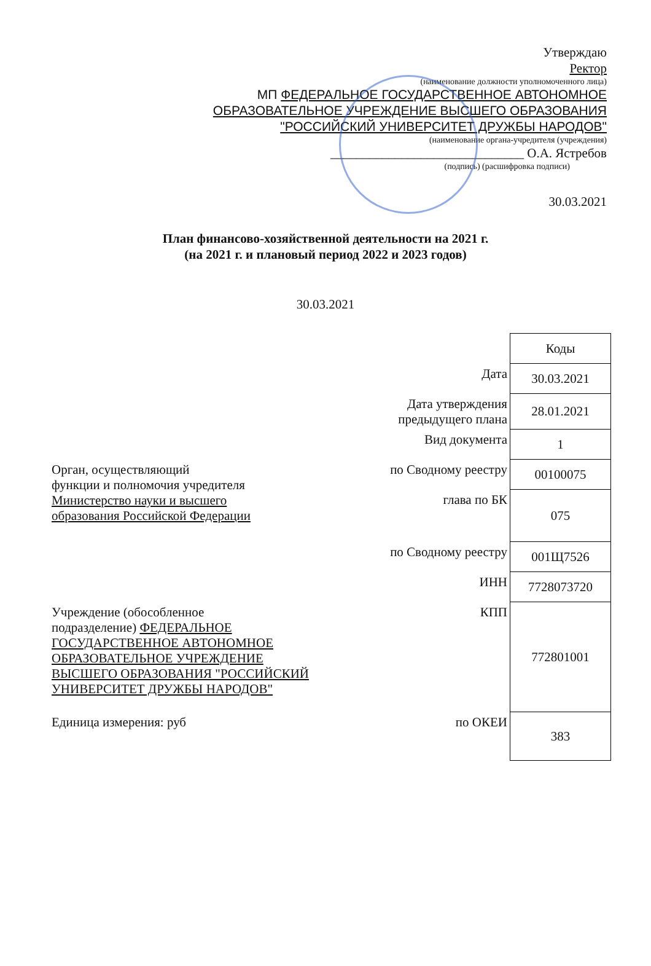Утверждаю
Ректор
(наименование должности уполномоченного лица)
МП ФЕДЕРАЛЬНОЕ ГОСУДАРСТВЕННОЕ АВТОНОМНОЕ
ОБРАЗОВАТЕЛЬНОЕ УЧРЕЖДЕНИЕ ВЫСШЕГО ОБРАЗОВАНИЯ
"РОССИЙСКИЙ УНИВЕРСИТЕТ ДРУЖБЫ НАРОДОВ"
(наименование органа-учредителя (учреждения)
______________________________ О.А. Ястребов
(подпись) (расшифровка подписи)
30.03.2021
План финансово-хозяйственной деятельности на 2021 г.
(на 2021 г. и плановый период 2022 и 2023 годов)
30.03.2021
| | | Коды |
| | Дата | 30.03.2021 |
| | Дата утверждения предыдущего плана | 28.01.2021 |
| | Вид документа | 1 |
| Орган, осуществляющий функции и полномочия учредителя Министерство науки и высшего образования Российской Федерации | по Сводному реестру | 00100075 |
| | глава по БК | 075 |
| | по Сводному реестру | 001Щ7526 |
| | ИНН | 7728073720 |
| Учреждение (обособленное подразделение) ФЕДЕРАЛЬНОЕ ГОСУДАРСТВЕННОЕ АВТОНОМНОЕ ОБРАЗОВАТЕЛЬНОЕ УЧРЕЖДЕНИЕ ВЫСШЕГО ОБРАЗОВАНИЯ "РОССИЙСКИЙ УНИВЕРСИТЕТ ДРУЖБЫ НАРОДОВ" | КПП | 772801001 |
| Единица измерения: руб | по ОКЕИ | 383 |